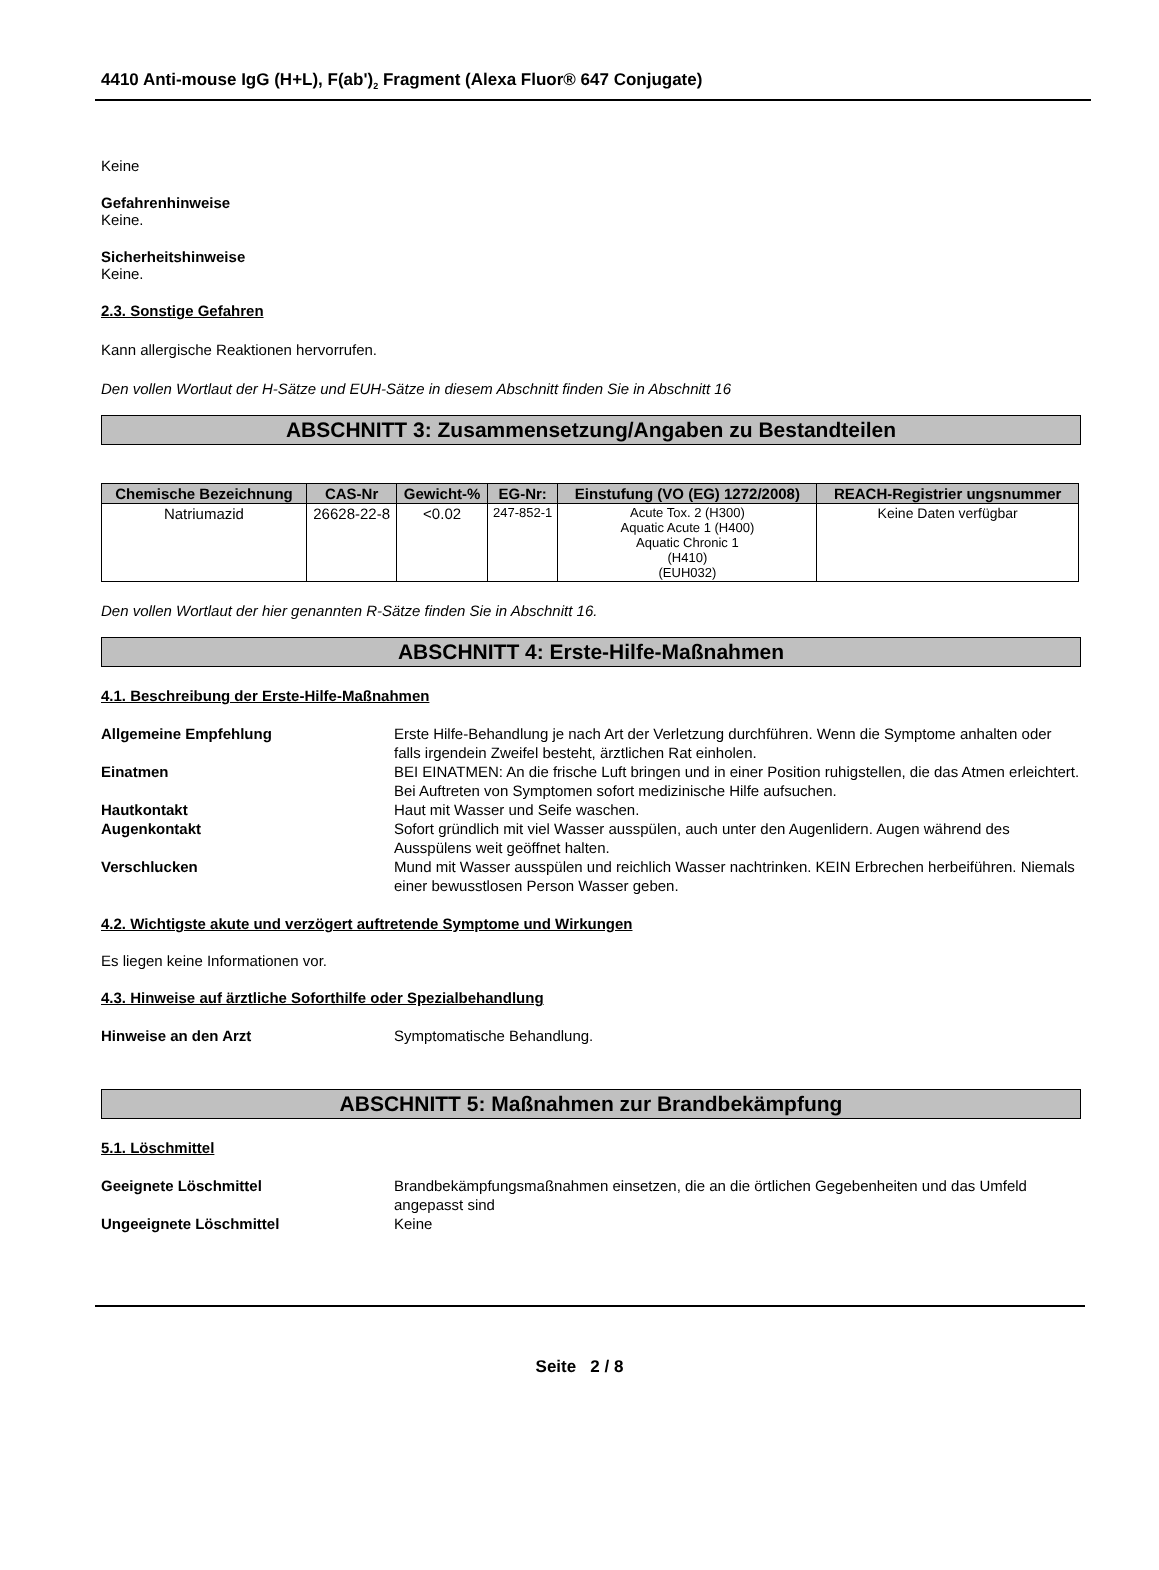4410 Anti-mouse IgG (H+L), F(ab')<sub>2</sub> Fragment (Alexa Fluor® 647 Conjugate)
Keine
Gefahrenhinweise
Keine.
Sicherheitshinweise
Keine.
2.3. Sonstige Gefahren
Kann allergische Reaktionen hervorrufen.
Den vollen Wortlaut der H-Sätze und EUH-Sätze in diesem Abschnitt finden Sie in Abschnitt 16
ABSCHNITT 3: Zusammensetzung/Angaben zu Bestandteilen
| Chemische Bezeichnung | CAS-Nr | Gewicht-% | EG-Nr: | Einstufung (VO (EG) 1272/2008) | REACH-Registrier ungsnummer |
| --- | --- | --- | --- | --- | --- |
| Natriumazid | 26628-22-8 | <0.02 | 247-852-1 | Acute Tox. 2 (H300) Aquatic Acute 1 (H400) Aquatic Chronic 1 (H410) (EUH032) | Keine Daten verfügbar |
Den vollen Wortlaut der hier genannten R-Sätze finden Sie in Abschnitt 16.
ABSCHNITT 4: Erste-Hilfe-Maßnahmen
4.1. Beschreibung der Erste-Hilfe-Maßnahmen
Allgemeine Empfehlung Erste Hilfe-Behandlung je nach Art der Verletzung durchführen. Wenn die Symptome anhalten oder falls irgendein Zweifel besteht, ärztlichen Rat einholen.
Einatmen BEI EINATMEN: An die frische Luft bringen und in einer Position ruhigstellen, die das Atmen erleichtert. Bei Auftreten von Symptomen sofort medizinische Hilfe aufsuchen.
Hautkontakt Haut mit Wasser und Seife waschen.
Augenkontakt Sofort gründlich mit viel Wasser ausspülen, auch unter den Augenlidern. Augen während des Ausspülens weit geöffnet halten.
Verschlucken Mund mit Wasser ausspülen und reichlich Wasser nachtrinken. KEIN Erbrechen herbeiführen. Niemals einer bewusstlosen Person Wasser geben.
4.2. Wichtigste akute und verzögert auftretende Symptome und Wirkungen
Es liegen keine Informationen vor.
4.3. Hinweise auf ärztliche Soforthilfe oder Spezialbehandlung
Hinweise an den Arzt Symptomatische Behandlung.
ABSCHNITT 5: Maßnahmen zur Brandbekämpfung
5.1. Löschmittel
Geeignete Löschmittel Brandbekämpfungsmaßnahmen einsetzen, die an die örtlichen Gegebenheiten und das Umfeld angepasst sind
Ungeeignete Löschmittel Keine
Seite 2 / 8